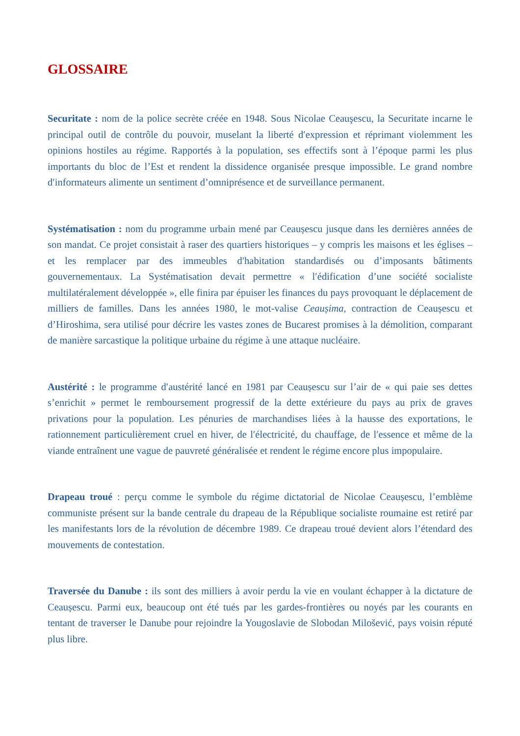GLOSSAIRE
Securitate : nom de la police secrète créée en 1948. Sous Nicolae Ceauşescu, la Securitate incarne le principal outil de contrôle du pouvoir, muselant la liberté d′expression et réprimant violemment les opinions hostiles au régime. Rapportés à la population, ses effectifs sont à l’époque parmi les plus importants du bloc de l’Est et rendent la dissidence organisée presque impossible. Le grand nombre d′informateurs alimente un sentiment d’omniprésence et de surveillance permanent.
Systématisation : nom du programme urbain mené par Ceaușescu jusque dans les dernières années de son mandat. Ce projet consistait à raser des quartiers historiques – y compris les maisons et les églises – et les remplacer par des immeubles d′habitation standardisés ou d’imposants bâtiments gouvernementaux. La Systématisation devait permettre « l′édification d’une société socialiste multilatéralement développée », elle finira par épuiser les finances du pays provoquant le déplacement de milliers de familles. Dans les années 1980, le mot-valise Ceaușima, contraction de Ceaușescu et d’Hiroshima, sera utilisé pour décrire les vastes zones de Bucarest promises à la démolition, comparant de manière sarcastique la politique urbaine du régime à une attaque nucléaire.
Austérité : le programme d′austérité lancé en 1981 par Ceaușescu sur l’air de « qui paie ses dettes s’enrichit » permet le remboursement progressif de la dette extérieure du pays au prix de graves privations pour la population. Les pénuries de marchandises liées à la hausse des exportations, le rationnement particulièrement cruel en hiver, de l′électricité, du chauffage, de l′essence et même de la viande entraînent une vague de pauvreté généralisée et rendent le régime encore plus impopulaire.
Drapeau troué : perçu comme le symbole du régime dictatorial de Nicolae Ceaușescu, l’emblème communiste présent sur la bande centrale du drapeau de la République socialiste roumaine est retiré par les manifestants lors de la révolution de décembre 1989. Ce drapeau troué devient alors l’étendard des mouvements de contestation.
Traversée du Danube : ils sont des milliers à avoir perdu la vie en voulant échapper à la dictature de Ceaușescu. Parmi eux, beaucoup ont été tués par les gardes-frontières ou noyés par les courants en tentant de traverser le Danube pour rejoindre la Yougoslavie de Slobodan Milošević, pays voisin réputé plus libre.